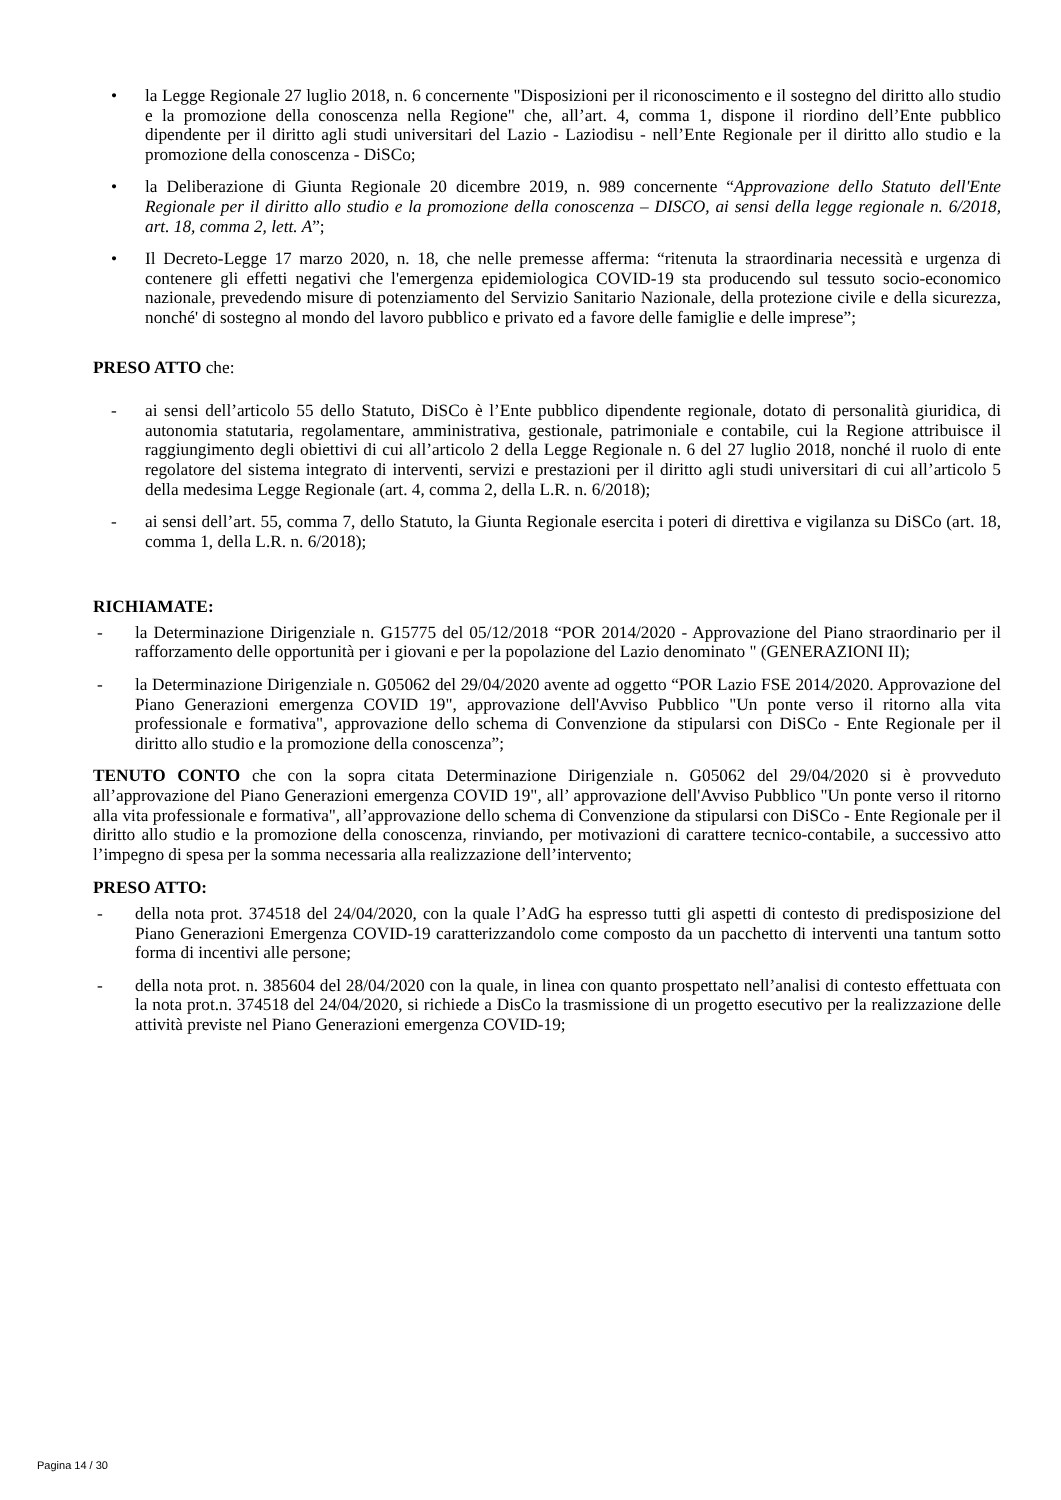• la Legge Regionale 27 luglio 2018, n. 6 concernente "Disposizioni per il riconoscimento e il sostegno del diritto allo studio e la promozione della conoscenza nella Regione" che, all’art. 4, comma 1, dispone il riordino dell’Ente pubblico dipendente per il diritto agli studi universitari del Lazio - Laziodisu - nell’Ente Regionale per il diritto allo studio e la promozione della conoscenza - DiSCo;
• la Deliberazione di Giunta Regionale 20 dicembre 2019, n. 989 concernente “Approvazione dello Statuto dell'Ente Regionale per il diritto allo studio e la promozione della conoscenza – DISCO, ai sensi della legge regionale n. 6/2018, art. 18, comma 2, lett. A”;
• Il Decreto-Legge 17 marzo 2020, n. 18, che nelle premesse afferma: “ritenuta la straordinaria necessità e urgenza di contenere gli effetti negativi che l'emergenza epidemiologica COVID-19 sta producendo sul tessuto socio-economico nazionale, prevedendo misure di potenziamento del Servizio Sanitario Nazionale, della protezione civile e della sicurezza, nonché' di sostegno al mondo del lavoro pubblico e privato ed a favore delle famiglie e delle imprese”;
PRESO ATTO che:
- ai sensi dell’articolo 55 dello Statuto, DiSCo è l’Ente pubblico dipendente regionale, dotato di personalità giuridica, di autonomia statutaria, regolamentare, amministrativa, gestionale, patrimoniale e contabile, cui la Regione attribuisce il raggiungimento degli obiettivi di cui all’articolo 2 della Legge Regionale n. 6 del 27 luglio 2018, nonché il ruolo di ente regolatore del sistema integrato di interventi, servizi e prestazioni per il diritto agli studi universitari di cui all’articolo 5 della medesima Legge Regionale (art. 4, comma 2, della L.R. n. 6/2018);
- ai sensi dell’art. 55, comma 7, dello Statuto, la Giunta Regionale esercita i poteri di direttiva e vigilanza su DiSCo (art. 18, comma 1, della L.R. n. 6/2018);
RICHIAMATE:
- la Determinazione Dirigenziale n. G15775 del 05/12/2018 “POR 2014/2020 - Approvazione del Piano straordinario per il rafforzamento delle opportunità per i giovani e per la popolazione del Lazio denominato " (GENERAZIONI II);
- la Determinazione Dirigenziale n. G05062 del 29/04/2020 avente ad oggetto “POR Lazio FSE 2014/2020. Approvazione del Piano Generazioni emergenza COVID 19", approvazione dell'Avviso Pubblico "Un ponte verso il ritorno alla vita professionale e formativa", approvazione dello schema di Convenzione da stipularsi con DiSCo - Ente Regionale per il diritto allo studio e la promozione della conoscenza”;
TENUTO CONTO che con la sopra citata Determinazione Dirigenziale n. G05062 del 29/04/2020 si è provveduto all’approvazione del Piano Generazioni emergenza COVID 19", all’ approvazione dell'Avviso Pubblico "Un ponte verso il ritorno alla vita professionale e formativa", all’approvazione dello schema di Convenzione da stipularsi con DiSCo - Ente Regionale per il diritto allo studio e la promozione della conoscenza, rinviando, per motivazioni di carattere tecnico-contabile, a successivo atto l’impegno di spesa per la somma necessaria alla realizzazione dell’intervento;
PRESO ATTO:
- della nota prot. 374518 del 24/04/2020, con la quale l’AdG ha espresso tutti gli aspetti di contesto di predisposizione del Piano Generazioni Emergenza COVID-19 caratterizzandolo come composto da un pacchetto di interventi una tantum sotto forma di incentivi alle persone;
- della nota prot. n. 385604 del 28/04/2020 con la quale, in linea con quanto prospettato nell’analisi di contesto effettuata con la nota prot.n. 374518 del 24/04/2020, si richiede a DisCo la trasmissione di un progetto esecutivo per la realizzazione delle attività previste nel Piano Generazioni emergenza COVID-19;
Pagina 14 / 30